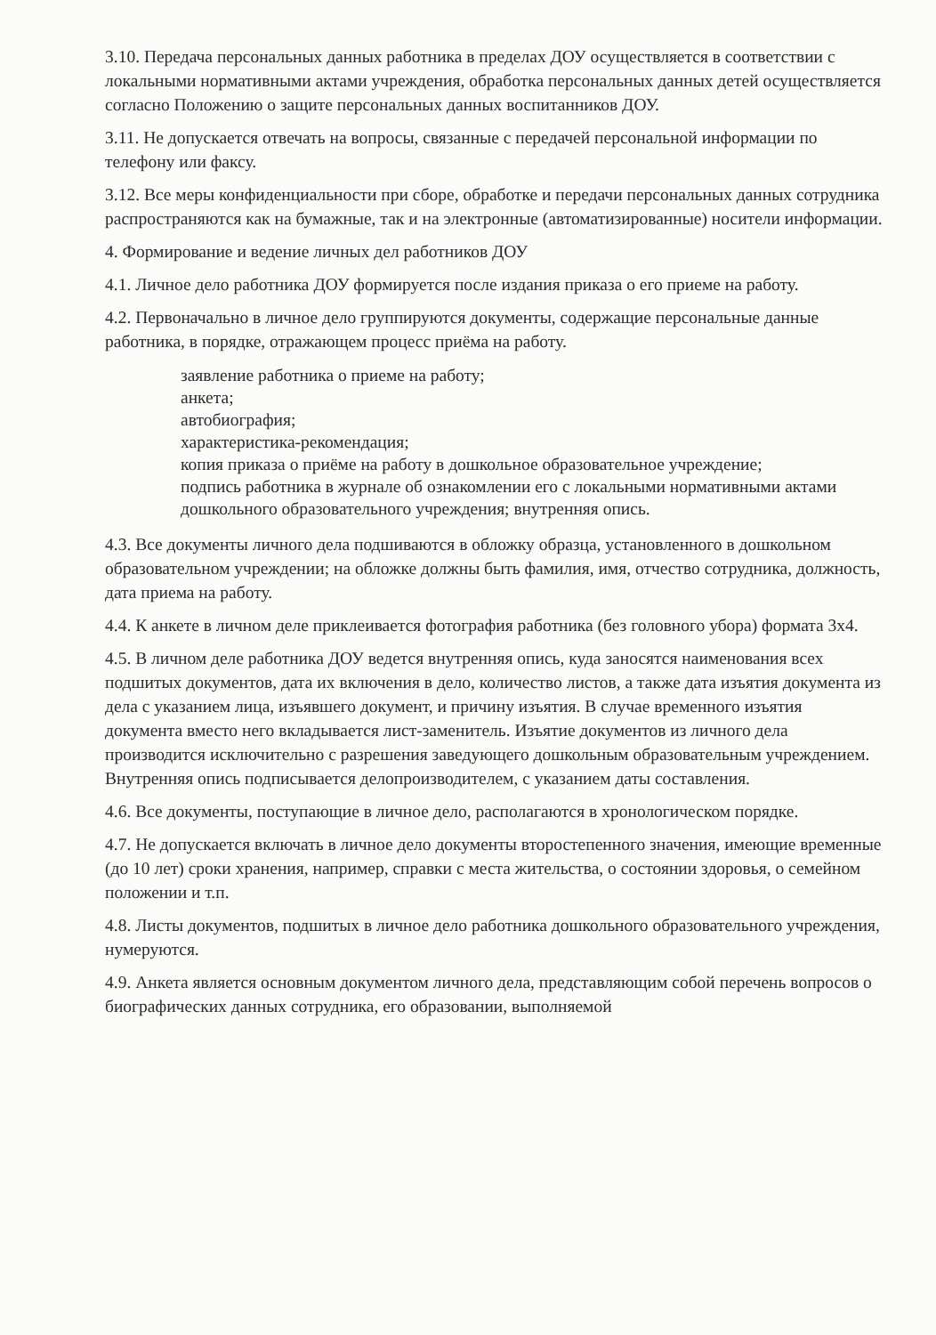3.10. Передача персональных данных работника в пределах ДОУ осуществляется в соответствии с локальными нормативными актами учреждения, обработка персональных данных детей осуществляется согласно Положению о защите персональных данных воспитанников ДОУ.
3.11. Не допускается отвечать на вопросы, связанные с передачей персональной информации по телефону или факсу.
3.12. Все меры конфиденциальности при сборе, обработке и передачи персональных данных сотрудника распространяются как на бумажные, так и на электронные (автоматизированные) носители информации.
4. Формирование и ведение личных дел работников ДОУ
4.1. Личное дело работника ДОУ формируется после издания приказа о его приеме на работу.
4.2. Первоначально в личное дело группируются документы, содержащие персональные данные работника, в порядке, отражающем процесс приёма на работу.
заявление работника о приеме на работу;
анкета;
автобиография;
характеристика-рекомендация;
копия приказа о приёме на работу в дошкольное образовательное учреждение;
подпись работника в журнале об ознакомлении его с локальными нормативными актами дошкольного образовательного учреждения; внутренняя опись.
4.3. Все документы личного дела подшиваются в обложку образца, установленного в дошкольном образовательном учреждении; на обложке должны быть фамилия, имя, отчество сотрудника, должность, дата приема на работу.
4.4. К анкете в личном деле приклеивается фотография работника (без головного убора) формата 3х4.
4.5. В личном деле работника ДОУ ведется внутренняя опись, куда заносятся наименования всех подшитых документов, дата их включения в дело, количество листов, а также дата изъятия документа из дела с указанием лица, изъявшего документ, и причину изъятия. В случае временного изъятия документа вместо него вкладывается лист-заменитель. Изъятие документов из личного дела производится исключительно с разрешения заведующего дошкольным образовательным учреждением. Внутренняя опись подписывается делопроизводителем, с указанием даты составления.
4.6. Все документы, поступающие в личное дело, располагаются в хронологическом порядке.
4.7. Не допускается включать в личное дело документы второстепенного значения, имеющие временные (до 10 лет) сроки хранения, например, справки с места жительства, о состоянии здоровья, о семейном положении и т.п.
4.8. Листы документов, подшитых в личное дело работника дошкольного образовательного учреждения, нумеруются.
4.9. Анкета является основным документом личного дела, представляющим собой перечень вопросов о биографических данных сотрудника, его образовании, выполняемой